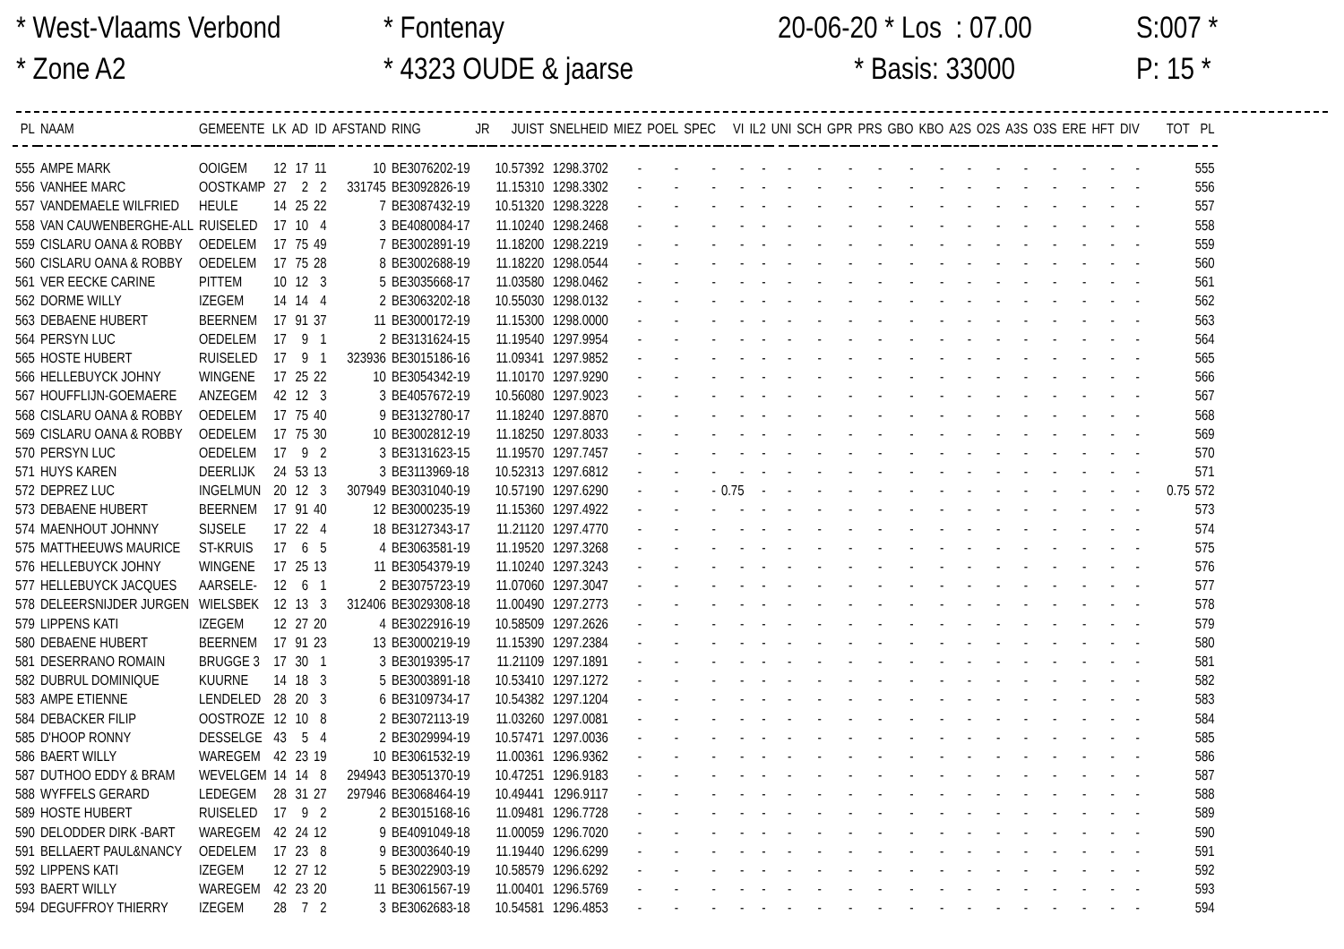* West-Vlaams Verbond * Zone A2
* Fontenay * 4323 OUDE & jaarse
20-06-20 * Los : 07.00 * Basis: 33000
S:007 * P: 15 *
| PL | NAAM | GEMEENTE | LK | AD | ID | AFSTAND | RING | JR | JUIST | SNELHEID | MIEZ | POEL | SPEC | VI | IL2 | UNI | SCH | GPR | PRS | GBO | KBO | A2S | O2S | A3S | O3S | ERE | HFT | DIV | TOT | PL |
| --- | --- | --- | --- | --- | --- | --- | --- | --- | --- | --- | --- | --- | --- | --- | --- | --- | --- | --- | --- | --- | --- | --- | --- | --- | --- | --- | --- | --- | --- | --- |
| 555 | AMPE MARK | OOIGEM | 12 | 17 | 11 | 10 | BE3076202-19 | | 10.57392 | 1298.3702 | - | - | - | - | - | - | - | - | - | - | - | - | - | - | - | - | - | - | | 555 |
| 556 | VANHEE MARC | OOSTKAMP | 27 | 2 | 2 | 331745 | BE3092826-19 | | 11.15310 | 1298.3302 | - | - | - | - | - | - | - | - | - | - | - | - | - | - | - | - | - | - | | 556 |
| 557 | VANDEMAELE WILFRIED | HEULE | 14 | 25 | 22 | 7 | BE3087432-19 | | 10.51320 | 1298.3228 | - | - | - | - | - | - | - | - | - | - | - | - | - | - | - | - | - | - | | 557 |
| 558 | VAN CAUWENBERGHE-ALL | RUISELED | 17 | 10 | 4 | 3 | BE4080084-17 | | 11.10240 | 1298.2468 | - | - | - | - | - | - | - | - | - | - | - | - | - | - | - | - | - | - | | 558 |
| 559 | CISLARU OANA & ROBBY | OEDELEM | 17 | 75 | 49 | 7 | BE3002891-19 | | 11.18200 | 1298.2219 | - | - | - | - | - | - | - | - | - | - | - | - | - | - | - | - | - | - | | 559 |
| 560 | CISLARU OANA & ROBBY | OEDELEM | 17 | 75 | 28 | 8 | BE3002688-19 | | 11.18220 | 1298.0544 | - | - | - | - | - | - | - | - | - | - | - | - | - | - | - | - | - | - | | 560 |
| 561 | VER EECKE CARINE | PITTEM | 10 | 12 | 3 | 5 | BE3035668-17 | | 11.03580 | 1298.0462 | - | - | - | - | - | - | - | - | - | - | - | - | - | - | - | - | - | - | | 561 |
| 562 | DORME WILLY | IZEGEM | 14 | 14 | 4 | 2 | BE3063202-18 | | 10.55030 | 1298.0132 | - | - | - | - | - | - | - | - | - | - | - | - | - | - | - | - | - | - | | 562 |
| 563 | DEBAENE HUBERT | BEERNEM | 17 | 91 | 37 | 11 | BE3000172-19 | | 11.15300 | 1298.0000 | - | - | - | - | - | - | - | - | - | - | - | - | - | - | - | - | - | - | | 563 |
| 564 | PERSYN LUC | OEDELEM | 17 | 9 | 1 | 2 | BE3131624-15 | | 11.19540 | 1297.9954 | - | - | - | - | - | - | - | - | - | - | - | - | - | - | - | - | - | - | | 564 |
| 565 | HOSTE HUBERT | RUISELED | 17 | 9 | 1 | 323936 | BE3015186-16 | | 11.09341 | 1297.9852 | - | - | - | - | - | - | - | - | - | - | - | - | - | - | - | - | - | - | | 565 |
| 566 | HELLEBUYCK JOHNY | WINGENE | 17 | 25 | 22 | 10 | BE3054342-19 | | 11.10170 | 1297.9290 | - | - | - | - | - | - | - | - | - | - | - | - | - | - | - | - | - | - | | 566 |
| 567 | HOUFFLIJN-GOEMAERE | ANZEGEM | 42 | 12 | 3 | 3 | BE4057672-19 | | 10.56080 | 1297.9023 | - | - | - | - | - | - | - | - | - | - | - | - | - | - | - | - | - | - | | 567 |
| 568 | CISLARU OANA & ROBBY | OEDELEM | 17 | 75 | 40 | 9 | BE3132780-17 | | 11.18240 | 1297.8870 | - | - | - | - | - | - | - | - | - | - | - | - | - | - | - | - | - | - | | 568 |
| 569 | CISLARU OANA & ROBBY | OEDELEM | 17 | 75 | 30 | 10 | BE3002812-19 | | 11.18250 | 1297.8033 | - | - | - | - | - | - | - | - | - | - | - | - | - | - | - | - | - | - | | 569 |
| 570 | PERSYN LUC | OEDELEM | 17 | 9 | 2 | 3 | BE3131623-15 | | 11.19570 | 1297.7457 | - | - | - | - | - | - | - | - | - | - | - | - | - | - | - | - | - | - | | 570 |
| 571 | HUYS KAREN | DEERLIJK | 24 | 53 | 13 | 3 | BE3113969-18 | | 10.52313 | 1297.6812 | - | - | - | - | - | - | - | - | - | - | - | - | - | - | - | - | - | - | | 571 |
| 572 | DEPREZ LUC | INGELMUN | 20 | 12 | 3 | 307949 | BE3031040-19 | | 10.57190 | 1297.6290 | - | - | - | 0.75 | - | - | - | - | - | - | - | - | - | - | - | - | - | - | 0.75 | 572 |
| 573 | DEBAENE HUBERT | BEERNEM | 17 | 91 | 40 | 12 | BE3000235-19 | | 11.15360 | 1297.4922 | - | - | - | - | - | - | - | - | - | - | - | - | - | - | - | - | - | - | | 573 |
| 574 | MAENHOUT JOHNNY | SIJSELE | 17 | 22 | 4 | 18 | BE3127343-17 | | 11.21120 | 1297.4770 | - | - | - | - | - | - | - | - | - | - | - | - | - | - | - | - | - | - | | 574 |
| 575 | MATTHEEUWS MAURICE | ST-KRUIS | 17 | 6 | 5 | 4 | BE3063581-19 | | 11.19520 | 1297.3268 | - | - | - | - | - | - | - | - | - | - | - | - | - | - | - | - | - | - | | 575 |
| 576 | HELLEBUYCK JOHNY | WINGENE | 17 | 25 | 13 | 11 | BE3054379-19 | | 11.10240 | 1297.3243 | - | - | - | - | - | - | - | - | - | - | - | - | - | - | - | - | - | - | | 576 |
| 577 | HELLEBUYCK JACQUES | AARSELE- | 12 | 6 | 1 | 2 | BE3075723-19 | | 11.07060 | 1297.3047 | - | - | - | - | - | - | - | - | - | - | - | - | - | - | - | - | - | - | | 577 |
| 578 | DELEERSNIJDER JURGEN | WIELSBEK | 12 | 13 | 3 | 312406 | BE3029308-18 | | 11.00490 | 1297.2773 | - | - | - | - | - | - | - | - | - | - | - | - | - | - | - | - | - | - | | 578 |
| 579 | LIPPENS KATI | IZEGEM | 12 | 27 | 20 | 4 | BE3022916-19 | | 10.58509 | 1297.2626 | - | - | - | - | - | - | - | - | - | - | - | - | - | - | - | - | - | - | | 579 |
| 580 | DEBAENE HUBERT | BEERNEM | 17 | 91 | 23 | 13 | BE3000219-19 | | 11.15390 | 1297.2384 | - | - | - | - | - | - | - | - | - | - | - | - | - | - | - | - | - | - | | 580 |
| 581 | DESERRANO ROMAIN | BRUGGE 3 | 17 | 30 | 1 | 3 | BE3019395-17 | | 11.21109 | 1297.1891 | - | - | - | - | - | - | - | - | - | - | - | - | - | - | - | - | - | - | | 581 |
| 582 | DUBRUL DOMINIQUE | KUURNE | 14 | 18 | 3 | 5 | BE3003891-18 | | 10.53410 | 1297.1272 | - | - | - | - | - | - | - | - | - | - | - | - | - | - | - | - | - | - | | 582 |
| 583 | AMPE ETIENNE | LENDELED | 28 | 20 | 3 | 6 | BE3109734-17 | | 10.54382 | 1297.1204 | - | - | - | - | - | - | - | - | - | - | - | - | - | - | - | - | - | - | | 583 |
| 584 | DEBACKER FILIP | OOSTROZE | 12 | 10 | 8 | 2 | BE3072113-19 | | 11.03260 | 1297.0081 | - | - | - | - | - | - | - | - | - | - | - | - | - | - | - | - | - | - | | 584 |
| 585 | D'HOOP RONNY | DESSELGE | 43 | 5 | 4 | 2 | BE3029994-19 | | 10.57471 | 1297.0036 | - | - | - | - | - | - | - | - | - | - | - | - | - | - | - | - | - | - | | 585 |
| 586 | BAERT WILLY | WAREGEM | 42 | 23 | 19 | 10 | BE3061532-19 | | 11.00361 | 1296.9362 | - | - | - | - | - | - | - | - | - | - | - | - | - | - | - | - | - | - | | 586 |
| 587 | DUTHOO EDDY & BRAM | WEVELGEM | 14 | 14 | 8 | 294943 | BE3051370-19 | | 10.47251 | 1296.9183 | - | - | - | - | - | - | - | - | - | - | - | - | - | - | - | - | - | - | | 587 |
| 588 | WYFFELS GERARD | LEDEGEM | 28 | 31 | 27 | 297946 | BE3068464-19 | | 10.49441 | 1296.9117 | - | - | - | - | - | - | - | - | - | - | - | - | - | - | - | - | - | - | | 588 |
| 589 | HOSTE HUBERT | RUISELED | 17 | 9 | 2 | 2 | BE3015168-16 | | 11.09481 | 1296.7728 | - | - | - | - | - | - | - | - | - | - | - | - | - | - | - | - | - | - | | 589 |
| 590 | DELODDER DIRK -BART | WAREGEM | 42 | 24 | 12 | 9 | BE4091049-18 | | 11.00059 | 1296.7020 | - | - | - | - | - | - | - | - | - | - | - | - | - | - | - | - | - | - | | 590 |
| 591 | BELLAERT PAUL&NANCY | OEDELEM | 17 | 23 | 8 | 9 | BE3003640-19 | | 11.19440 | 1296.6299 | - | - | - | - | - | - | - | - | - | - | - | - | - | - | - | - | - | - | | 591 |
| 592 | LIPPENS KATI | IZEGEM | 12 | 27 | 12 | 5 | BE3022903-19 | | 10.58579 | 1296.6292 | - | - | - | - | - | - | - | - | - | - | - | - | - | - | - | - | - | - | | 592 |
| 593 | BAERT WILLY | WAREGEM | 42 | 23 | 20 | 11 | BE3061567-19 | | 11.00401 | 1296.5769 | - | - | - | - | - | - | - | - | - | - | - | - | - | - | - | - | - | - | | 593 |
| 594 | DEGUFFROY THIERRY | IZEGEM | 28 | 7 | 2 | 3 | BE3062683-18 | | 10.54581 | 1296.4853 | - | - | - | - | - | - | - | - | - | - | - | - | - | - | - | - | - | - | | 594 |